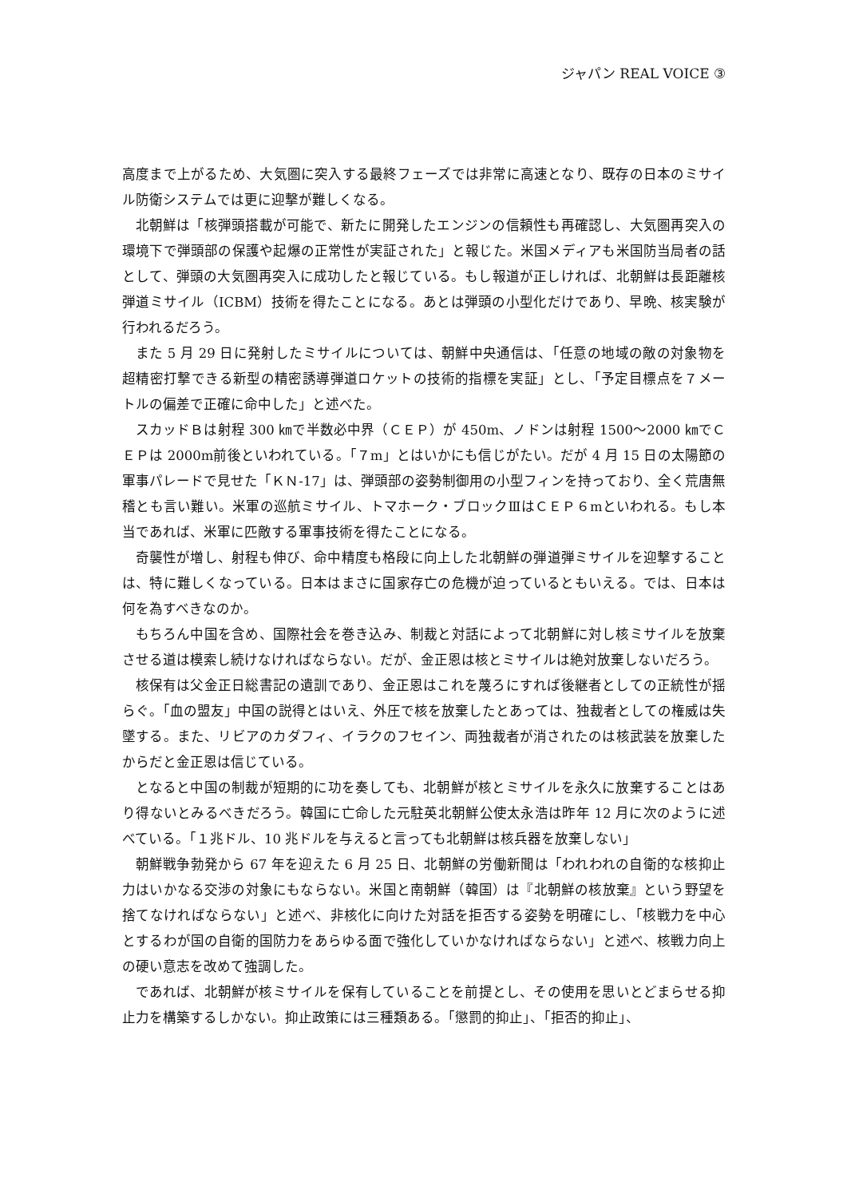ジャパン REAL VOICE ③
高度まで上がるため、大気圏に突入する最終フェーズでは非常に高速となり、既存の日本のミサイル防衛システムでは更に迎撃が難しくなる。
北朝鮮は「核弾頭搭載が可能で、新たに開発したエンジンの信頼性も再確認し、大気圏再突入の環境下で弾頭部の保護や起爆の正常性が実証された」と報じた。米国メディアも米国防当局者の話として、弾頭の大気圏再突入に成功したと報じている。もし報道が正しければ、北朝鮮は長距離核弾道ミサイル（ICBM）技術を得たことになる。あとは弾頭の小型化だけであり、早晩、核実験が行われるだろう。
また 5 月 29 日に発射したミサイルについては、朝鮮中央通信は、「任意の地域の敵の対象物を超精密打撃できる新型の精密誘導弾道ロケットの技術的指標を実証」とし、「予定目標点を７メートルの偏差で正確に命中した」と述べた。
スカッドＢは射程 300 ㎞で半数必中界（ＣＥＰ）が 450m、ノドンは射程 1500～2000 ㎞でＣＥＰは 2000m前後といわれている。「７m」とはいかにも信じがたい。だが 4 月 15 日の太陽節の軍事パレードで見せた「ＫＮ-17」は、弾頭部の姿勢制御用の小型フィンを持っており、全く荒唐無稽とも言い難い。米軍の巡航ミサイル、トマホーク・ブロックⅢはＣＥＰ６mといわれる。もし本当であれば、米軍に匹敵する軍事技術を得たことになる。
奇襲性が増し、射程も伸び、命中精度も格段に向上した北朝鮮の弾道弾ミサイルを迎撃することは、特に難しくなっている。日本はまさに国家存亡の危機が迫っているともいえる。では、日本は何を為すべきなのか。
もちろん中国を含め、国際社会を巻き込み、制裁と対話によって北朝鮮に対し核ミサイルを放棄させる道は模索し続けなければならない。だが、金正恩は核とミサイルは絶対放棄しないだろう。
核保有は父金正日総書記の遺訓であり、金正恩はこれを蔑ろにすれば後継者としての正統性が揺らぐ。「血の盟友」中国の説得とはいえ、外圧で核を放棄したとあっては、独裁者としての権威は失墜する。また、リビアのカダフィ、イラクのフセイン、両独裁者が消されたのは核武装を放棄したからだと金正恩は信じている。
となると中国の制裁が短期的に功を奏しても、北朝鮮が核とミサイルを永久に放棄することはあり得ないとみるべきだろう。韓国に亡命した元駐英北朝鮮公使太永浩は昨年 12 月に次のように述べている。「１兆ドル、10 兆ドルを与えると言っても北朝鮮は核兵器を放棄しない」
朝鮮戦争勃発から 67 年を迎えた 6 月 25 日、北朝鮮の労働新聞は「われわれの自衛的な核抑止力はいかなる交渉の対象にもならない。米国と南朝鮮（韓国）は『北朝鮮の核放棄』という野望を捨てなければならない」と述べ、非核化に向けた対話を拒否する姿勢を明確にし、「核戦力を中心とするわが国の自衛的国防力をあらゆる面で強化していかなければならない」と述べ、核戦力向上の硬い意志を改めて強調した。
であれば、北朝鮮が核ミサイルを保有していることを前提とし、その使用を思いとどまらせる抑止力を構築するしかない。抑止政策には三種類ある。「懲罰的抑止」、「拒否的抑止」、